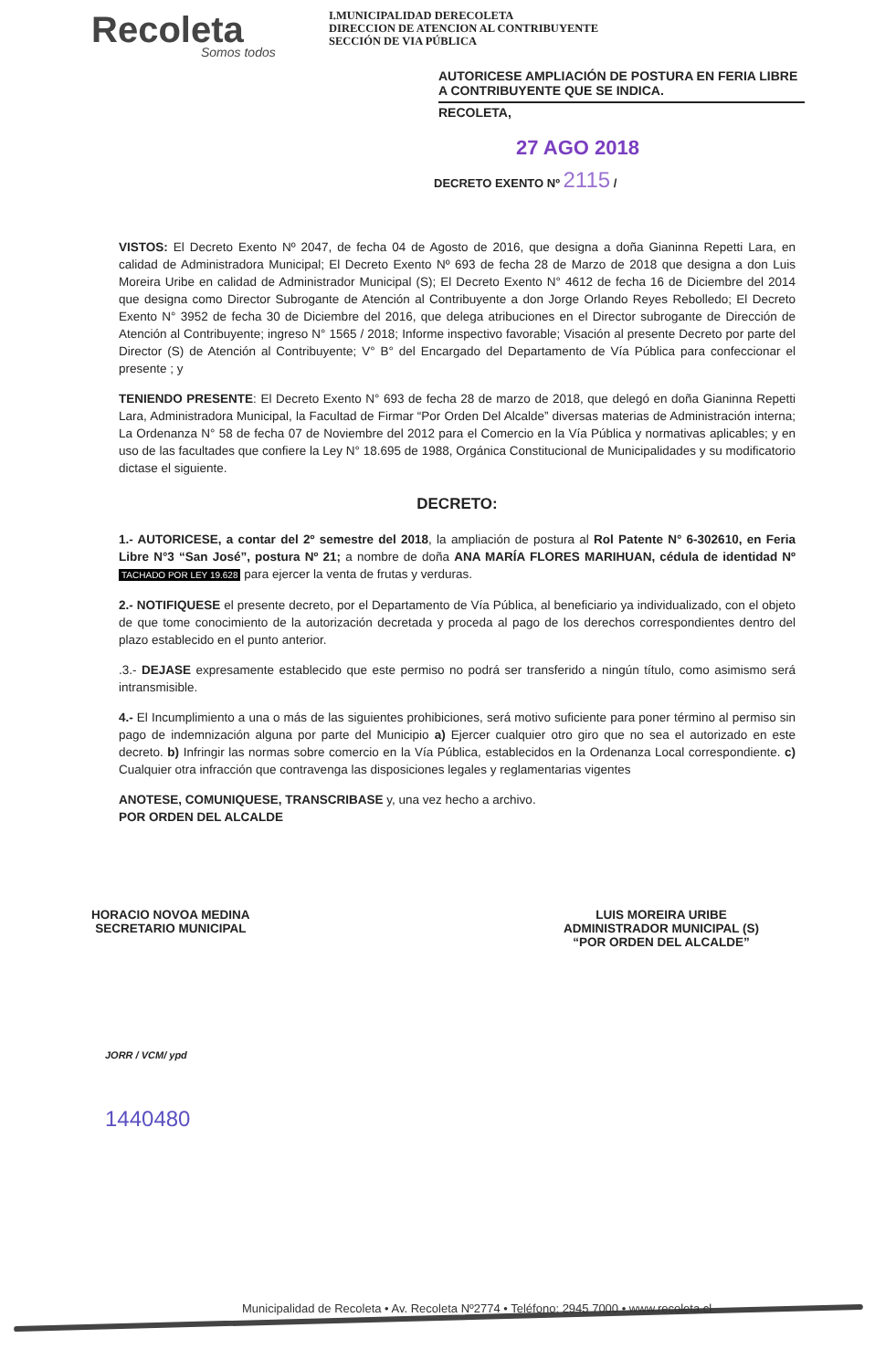Recoleta
Somos todos
I.MUNICIPALIDAD DERECOLETA
DIRECCION DE ATENCION AL CONTRIBUYENTE
SECCIÓN DE VIA PÚBLICA
AUTORICESE AMPLIACIÓN DE POSTURA EN FERIA LIBRE A CONTRIBUYENTE QUE SE INDICA.
RECOLETA,
27 AGO 2018
DECRETO EXENTO Nº 2115 /
VISTOS: El Decreto Exento Nº 2047, de fecha 04 de Agosto de 2016, que designa a doña Gianinna Repetti Lara, en calidad de Administradora Municipal; El Decreto Exento Nº 693 de fecha 28 de Marzo de 2018 que designa a don Luis Moreira Uribe en calidad de Administrador Municipal (S); El Decreto Exento N° 4612 de fecha 16 de Diciembre del 2014 que designa como Director Subrogante de Atención al Contribuyente a don Jorge Orlando Reyes Rebolledo; El Decreto Exento N° 3952 de fecha 30 de Diciembre del 2016, que delega atribuciones en el Director subrogante de Dirección de Atención al Contribuyente; ingreso N° 1565 / 2018; Informe inspectivo favorable; Visación al presente Decreto por parte del Director (S) de Atención al Contribuyente; V° B° del Encargado del Departamento de Vía Pública para confeccionar el presente ; y
TENIENDO PRESENTE: El Decreto Exento N° 693 de fecha 28 de marzo de 2018, que delegó en doña Gianinna Repetti Lara, Administradora Municipal, la Facultad de Firmar “Por Orden Del Alcalde” diversas materias de Administración interna; La Ordenanza N° 58 de fecha 07 de Noviembre del 2012 para el Comercio en la Vía Pública y normativas aplicables; y en uso de las facultades que confiere la Ley N° 18.695 de 1988, Orgánica Constitucional de Municipalidades y su modificatorio dictase el siguiente.
DECRETO:
1.- AUTORICESE, a contar del 2º semestre del 2018, la ampliación de postura al Rol Patente N° 6-302610, en Feria Libre N°3 “San José”, postura Nº 21; a nombre de doña ANA MARÍA FLORES MARIHUAN, cédula de identidad Nº TACHADO POR LEY 19.628 para ejercer la venta de frutas y verduras.
2.- NOTIFIQUESE el presente decreto, por el Departamento de Vía Pública, al beneficiario ya individualizado, con el objeto de que tome conocimiento de la autorización decretada y proceda al pago de los derechos correspondientes dentro del plazo establecido en el punto anterior.
.3.- DEJASE expresamente establecido que este permiso no podrá ser transferido a ningún título, como asimismo será intransmisible.
4.- El Incumplimiento a una o más de las siguientes prohibiciones, será motivo suficiente para poner término al permiso sin pago de indemnización alguna por parte del Municipio a) Ejercer cualquier otro giro que no sea el autorizado en este decreto. b) Infringir las normas sobre comercio en la Vía Pública, establecidos en la Ordenanza Local correspondiente. c) Cualquier otra infracción que contravenga las disposiciones legales y reglamentarias vigentes
ANOTESE, COMUNIQUESE, TRANSCRIBASE y, una vez hecho a archivo.
POR ORDEN DEL ALCALDE
HORACIO NOVOA MEDINA
SECRETARIO MUNICIPAL
LUIS MOREIRA URIBE
ADMINISTRADOR MUNICIPAL (S)
“POR ORDEN DEL ALCALDE”
JORR / VCM/ ypd
1440480
Municipalidad de Recoleta • Av. Recoleta Nº2774 • Teléfono: 2945 7000 • www.recoleta.cl